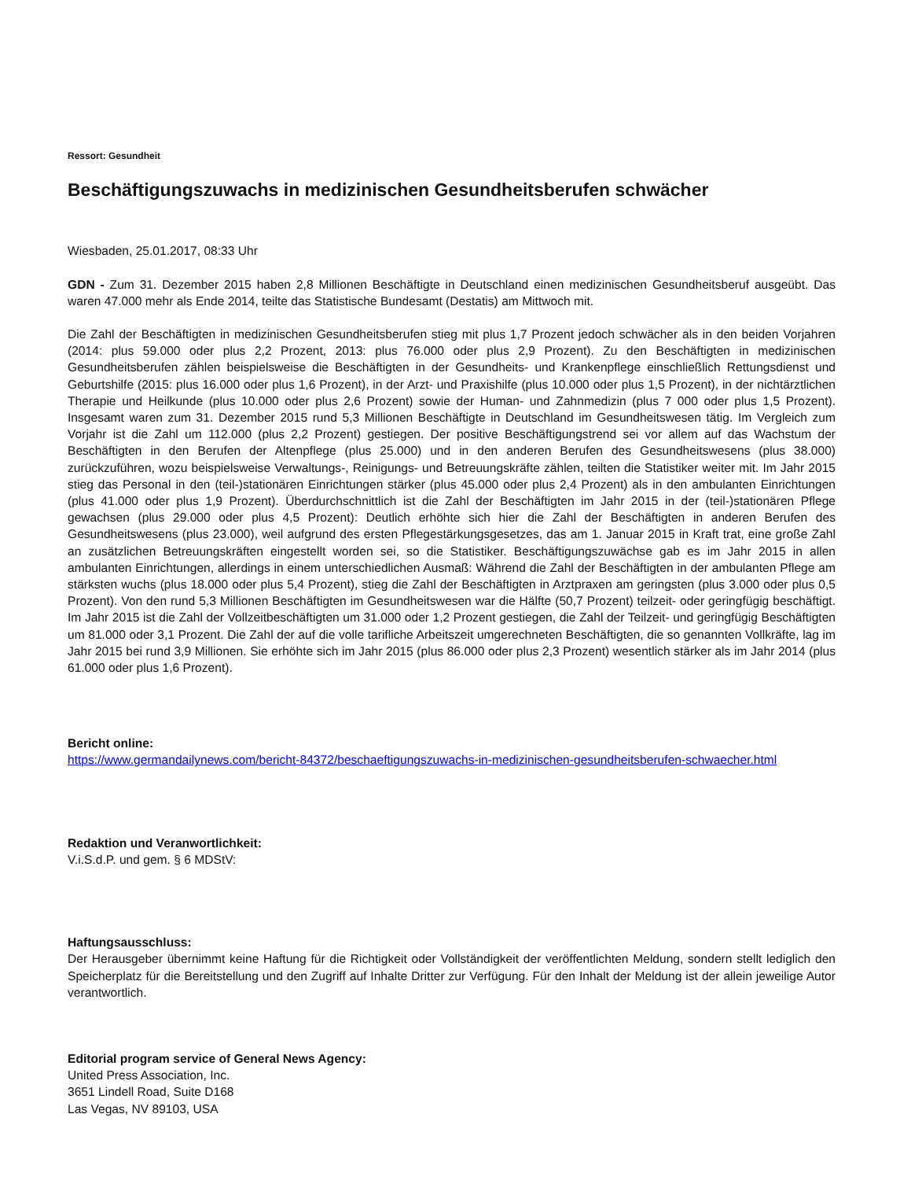Ressort: Gesundheit
Beschäftigungszuwachs in medizinischen Gesundheitsberufen schwächer
Wiesbaden, 25.01.2017, 08:33 Uhr
GDN - Zum 31. Dezember 2015 haben 2,8 Millionen Beschäftigte in Deutschland einen medizinischen Gesundheitsberuf ausgeübt. Das waren 47.000 mehr als Ende 2014, teilte das Statistische Bundesamt (Destatis) am Mittwoch mit.
Die Zahl der Beschäftigten in medizinischen Gesundheitsberufen stieg mit plus 1,7 Prozent jedoch schwächer als in den beiden Vorjahren (2014: plus 59.000 oder plus 2,2 Prozent, 2013: plus 76.000 oder plus 2,9 Prozent). Zu den Beschäftigten in medizinischen Gesundheitsberufen zählen beispielsweise die Beschäftigten in der Gesundheits- und Krankenpflege einschließlich Rettungsdienst und Geburtshilfe (2015: plus 16.000 oder plus 1,6 Prozent), in der Arzt- und Praxishilfe (plus 10.000 oder plus 1,5 Prozent), in der nichtärztlichen Therapie und Heilkunde (plus 10.000 oder plus 2,6 Prozent) sowie der Human- und Zahnmedizin (plus 7 000 oder plus 1,5 Prozent). Insgesamt waren zum 31. Dezember 2015 rund 5,3 Millionen Beschäftigte in Deutschland im Gesundheitswesen tätig. Im Vergleich zum Vorjahr ist die Zahl um 112.000 (plus 2,2 Prozent) gestiegen. Der positive Beschäftigungstrend sei vor allem auf das Wachstum der Beschäftigten in den Berufen der Altenpflege (plus 25.000) und in den anderen Berufen des Gesundheitswesens (plus 38.000) zurückzuführen, wozu beispielsweise Verwaltungs-, Reinigungs- und Betreuungskräfte zählen, teilten die Statistiker weiter mit. Im Jahr 2015 stieg das Personal in den (teil-)stationären Einrichtungen stärker (plus 45.000 oder plus 2,4 Prozent) als in den ambulanten Einrichtungen (plus 41.000 oder plus 1,9 Prozent). Überdurchschnittlich ist die Zahl der Beschäftigten im Jahr 2015 in der (teil-)stationären Pflege gewachsen (plus 29.000 oder plus 4,5 Prozent): Deutlich erhöhte sich hier die Zahl der Beschäftigten in anderen Berufen des Gesundheitswesens (plus 23.000), weil aufgrund des ersten Pflegestärkungsgesetzes, das am 1. Januar 2015 in Kraft trat, eine große Zahl an zusätzlichen Betreuungskräften eingestellt worden sei, so die Statistiker. Beschäftigungszuwächse gab es im Jahr 2015 in allen ambulanten Einrichtungen, allerdings in einem unterschiedlichen Ausmaß: Während die Zahl der Beschäftigten in der ambulanten Pflege am stärksten wuchs (plus 18.000 oder plus 5,4 Prozent), stieg die Zahl der Beschäftigten in Arztpraxen am geringsten (plus 3.000 oder plus 0,5 Prozent). Von den rund 5,3 Millionen Beschäftigten im Gesundheitswesen war die Hälfte (50,7 Prozent) teilzeit- oder geringfügig beschäftigt. Im Jahr 2015 ist die Zahl der Vollzeitbeschäftigten um 31.000 oder 1,2 Prozent gestiegen, die Zahl der Teilzeit- und geringfügig Beschäftigten um 81.000 oder 3,1 Prozent. Die Zahl der auf die volle tarifliche Arbeitszeit umgerechneten Beschäftigten, die so genannten Vollkräfte, lag im Jahr 2015 bei rund 3,9 Millionen. Sie erhöhte sich im Jahr 2015 (plus 86.000 oder plus 2,3 Prozent) wesentlich stärker als im Jahr 2014 (plus 61.000 oder plus 1,6 Prozent).
Bericht online:
https://www.germandailynews.com/bericht-84372/beschaeftigungszuwachs-in-medizinischen-gesundheitsberufen-schwaecher.html
Redaktion und Veranwortlichkeit:
V.i.S.d.P. und gem. § 6 MDStV:
Haftungsausschluss:
Der Herausgeber übernimmt keine Haftung für die Richtigkeit oder Vollständigkeit der veröffentlichten Meldung, sondern stellt lediglich den Speicherplatz für die Bereitstellung und den Zugriff auf Inhalte Dritter zur Verfügung. Für den Inhalt der Meldung ist der allein jeweilige Autor verantwortlich.
Editorial program service of General News Agency:
United Press Association, Inc.
3651 Lindell Road, Suite D168
Las Vegas, NV 89103, USA